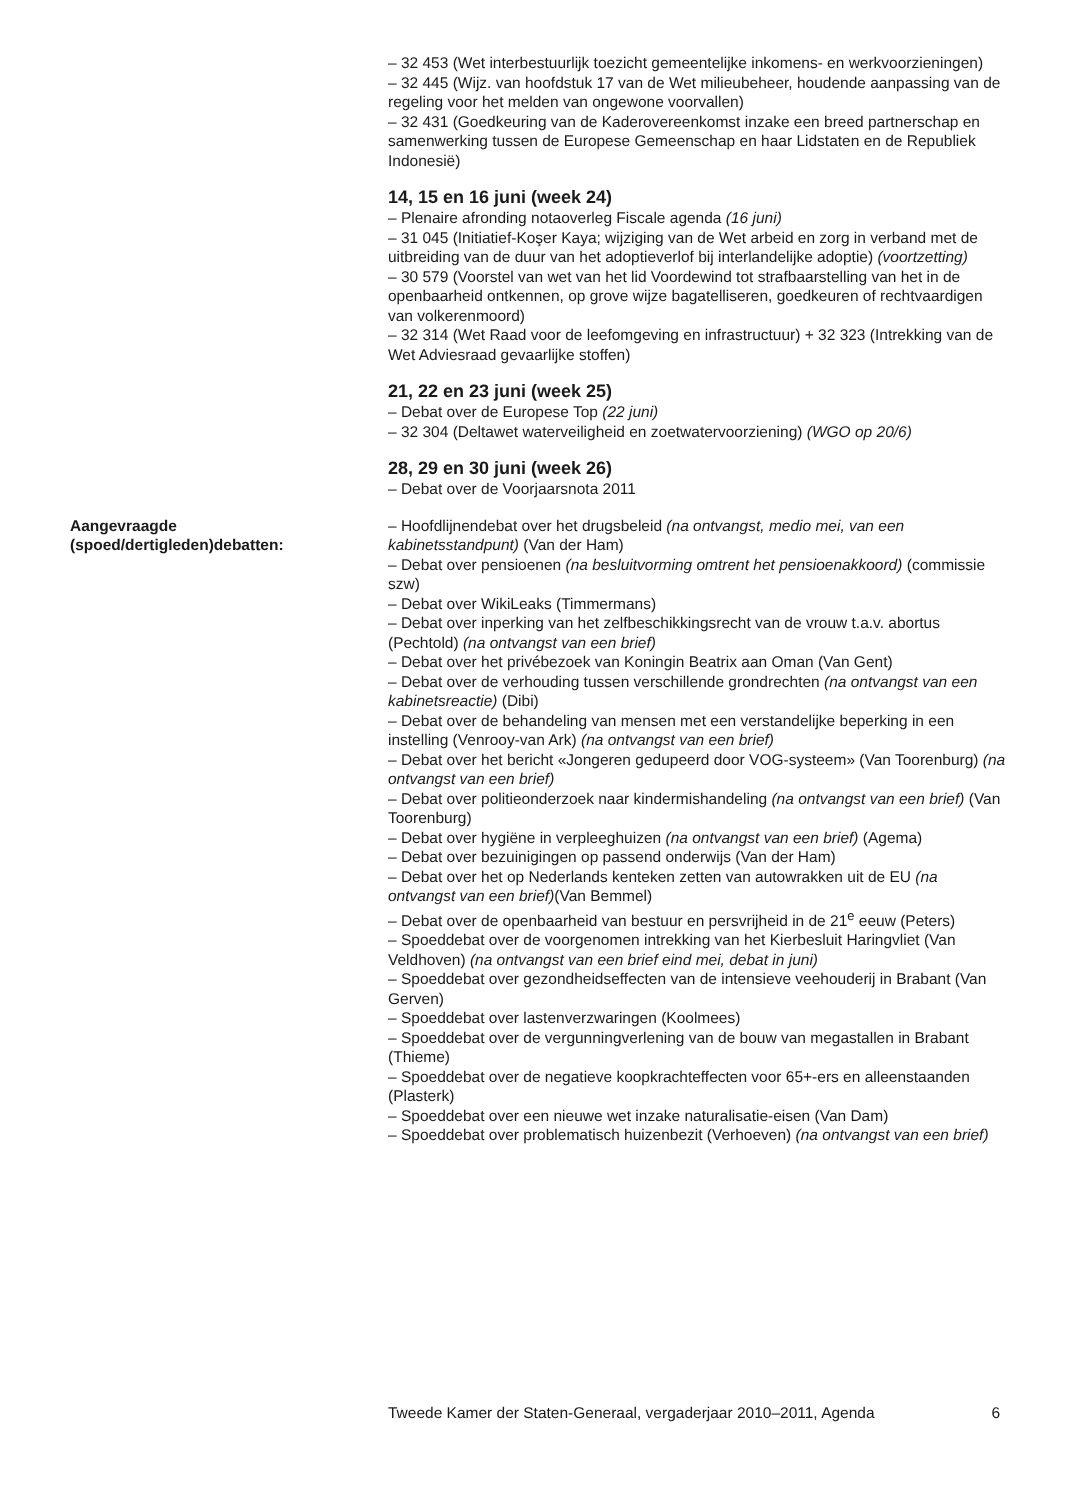– 32 453 (Wet interbestuurlijk toezicht gemeentelijke inkomens- en werkvoorzieningen)
– 32 445 (Wijz. van hoofdstuk 17 van de Wet milieubeheer, houdende aanpassing van de regeling voor het melden van ongewone voorvallen)
– 32 431 (Goedkeuring van de Kaderovereenkomst inzake een breed partnerschap en samenwerking tussen de Europese Gemeenschap en haar Lidstaten en de Republiek Indonesië)
14, 15 en 16 juni (week 24)
– Plenaire afronding notaoverleg Fiscale agenda (16 juni)
– 31 045 (Initiatief-Koşer Kaya; wijziging van de Wet arbeid en zorg in verband met de uitbreiding van de duur van het adoptieverlof bij interlandelijke adoptie) (voortzetting)
– 30 579 (Voorstel van wet van het lid Voordewind tot strafbaarstelling van het in de openbaarheid ontkennen, op grove wijze bagatelliseren, goedkeuren of rechtvaardigen van volkerenmoord)
– 32 314 (Wet Raad voor de leefomgeving en infrastructuur) + 32 323 (Intrekking van de Wet Adviesraad gevaarlijke stoffen)
21, 22 en 23 juni (week 25)
– Debat over de Europese Top (22 juni)
– 32 304 (Deltawet waterveiligheid en zoetwatervoorziening) (WGO op 20/6)
28, 29 en 30 juni (week 26)
– Debat over de Voorjaarsnota 2011
Aangevraagde (spoed/dertigleden)debatten:
– Hoofdlijnendebat over het drugsbeleid (na ontvangst, medio mei, van een kabinetsstandpunt) (Van der Ham)
– Debat over pensioenen (na besluitvorming omtrent het pensioenakkoord) (commissie szw)
– Debat over WikiLeaks (Timmermans)
– Debat over inperking van het zelfbeschikkingsrecht van de vrouw t.a.v. abortus (Pechtold) (na ontvangst van een brief)
– Debat over het privébezoek van Koningin Beatrix aan Oman (Van Gent)
– Debat over de verhouding tussen verschillende grondrechten (na ontvangst van een kabinetsreactie) (Dibi)
– Debat over de behandeling van mensen met een verstandelijke beperking in een instelling (Venrooy-van Ark) (na ontvangst van een brief)
– Debat over het bericht «Jongeren gedupeerd door VOG-systeem» (Van Toorenburg) (na ontvangst van een brief)
– Debat over politieonderzoek naar kindermishandeling (na ontvangst van een brief) (Van Toorenburg)
– Debat over hygiëne in verpleeghuizen (na ontvangst van een brief) (Agema)
– Debat over bezuinigingen op passend onderwijs (Van der Ham)
– Debat over het op Nederlands kenteken zetten van autowrakken uit de EU (na ontvangst van een brief)(Van Bemmel)
– Debat over de openbaarheid van bestuur en persvrijheid in de 21<sup>e</sup> eeuw (Peters)
– Spoeddebat over de voorgenomen intrekking van het Kierbesluit Haringvliet (Van Veldhoven) (na ontvangst van een brief eind mei, debat in juni)
– Spoeddebat over gezondheidseffecten van de intensieve veehouderij in Brabant (Van Gerven)
– Spoeddebat over lastenverzwaringen (Koolmees)
– Spoeddebat over de vergunningverlening van de bouw van megastallen in Brabant (Thieme)
– Spoeddebat over de negatieve koopkrachteffecten voor 65+-ers en alleenstaanden (Plasterk)
– Spoeddebat over een nieuwe wet inzake naturalisatie-eisen (Van Dam)
– Spoeddebat over problematisch huizenbezit (Verhoeven) (na ontvangst van een brief)
Tweede Kamer der Staten-Generaal, vergaderjaar 2010–2011, Agenda 6